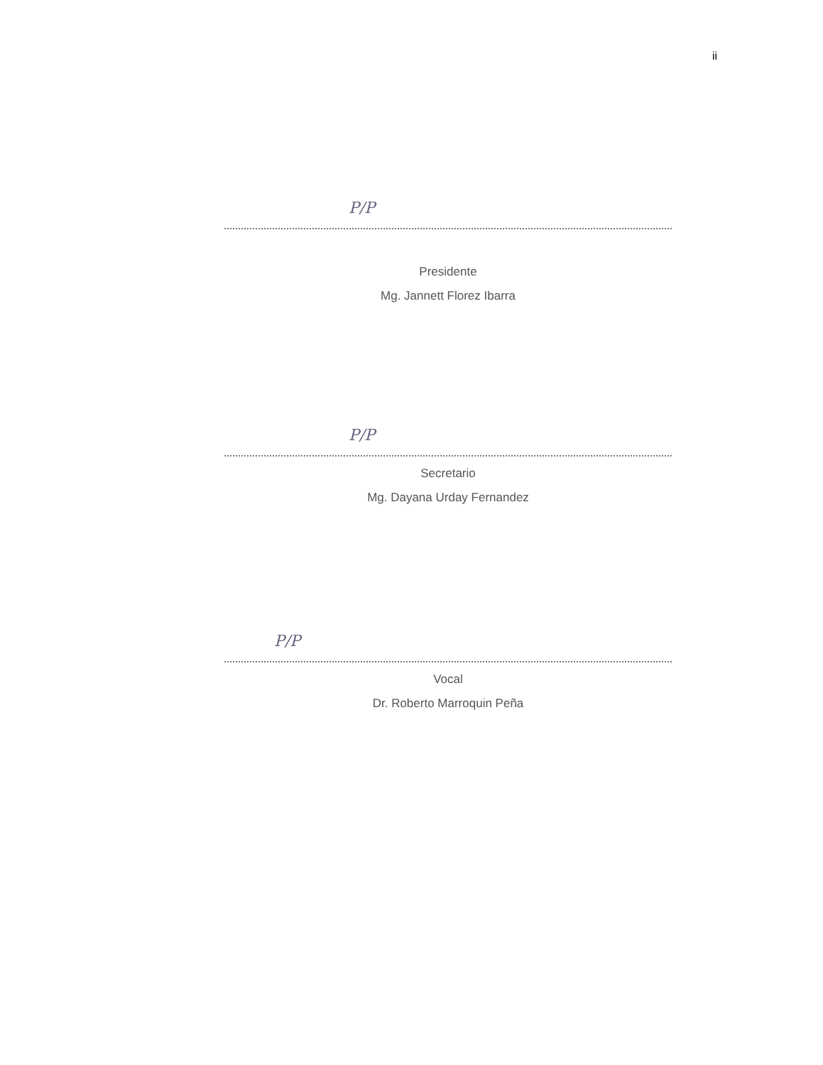ii
P/P
Presidente
Mg. Jannett Florez Ibarra
P/P
Secretario
Mg. Dayana Urday Fernandez
P/P
Vocal
Dr. Roberto Marroquin Peña